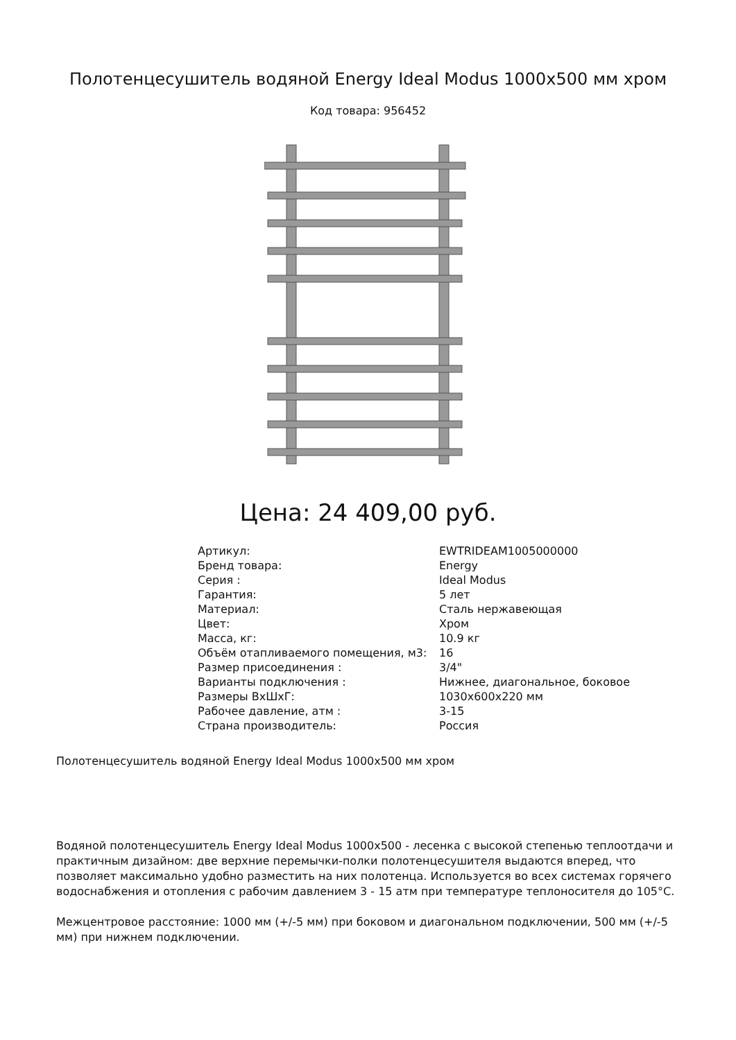Полотенцесушитель водяной Energy Ideal Modus 1000x500 мм хром
Код товара: 956452
Цена: 24 409,00 руб.
| Артикул: | EWTRIDEAM1005000000 |
| Бренд товара: | Energy |
| Серия : | Ideal Modus |
| Гарантия: | 5 лет |
| Материал: | Сталь нержавеющая |
| Цвет: | Хром |
| Масса, кг: | 10.9 кг |
| Объём отапливаемого помещения, м3: | 16 |
| Размер присоединения : | 3/4" |
| Варианты подключения : | Нижнее, диагональное, боковое |
| Размеры ВхШхГ: | 1030x600x220 мм |
| Рабочее давление, атм : | 3-15 |
| Страна производитель: | Россия |
Полотенцесушитель водяной Energy Ideal Modus 1000x500 мм хром
Водяной полотенцесушитель Energy Ideal Modus 1000x500 - лесенка с высокой степенью теплоотдачи и практичным дизайном: две верхние перемычки-полки полотенцесушителя выдаются вперед, что позволяет максимально удобно разместить на них полотенца. Используется во всех системах горячего водоснабжения и отопления с рабочим давлением 3 - 15 атм при температуре теплоносителя до 105°C.
Межцентровое расстояние: 1000 мм (+/-5 мм) при боковом и диагональном подключении, 500 мм (+/-5 мм) при нижнем подключении.